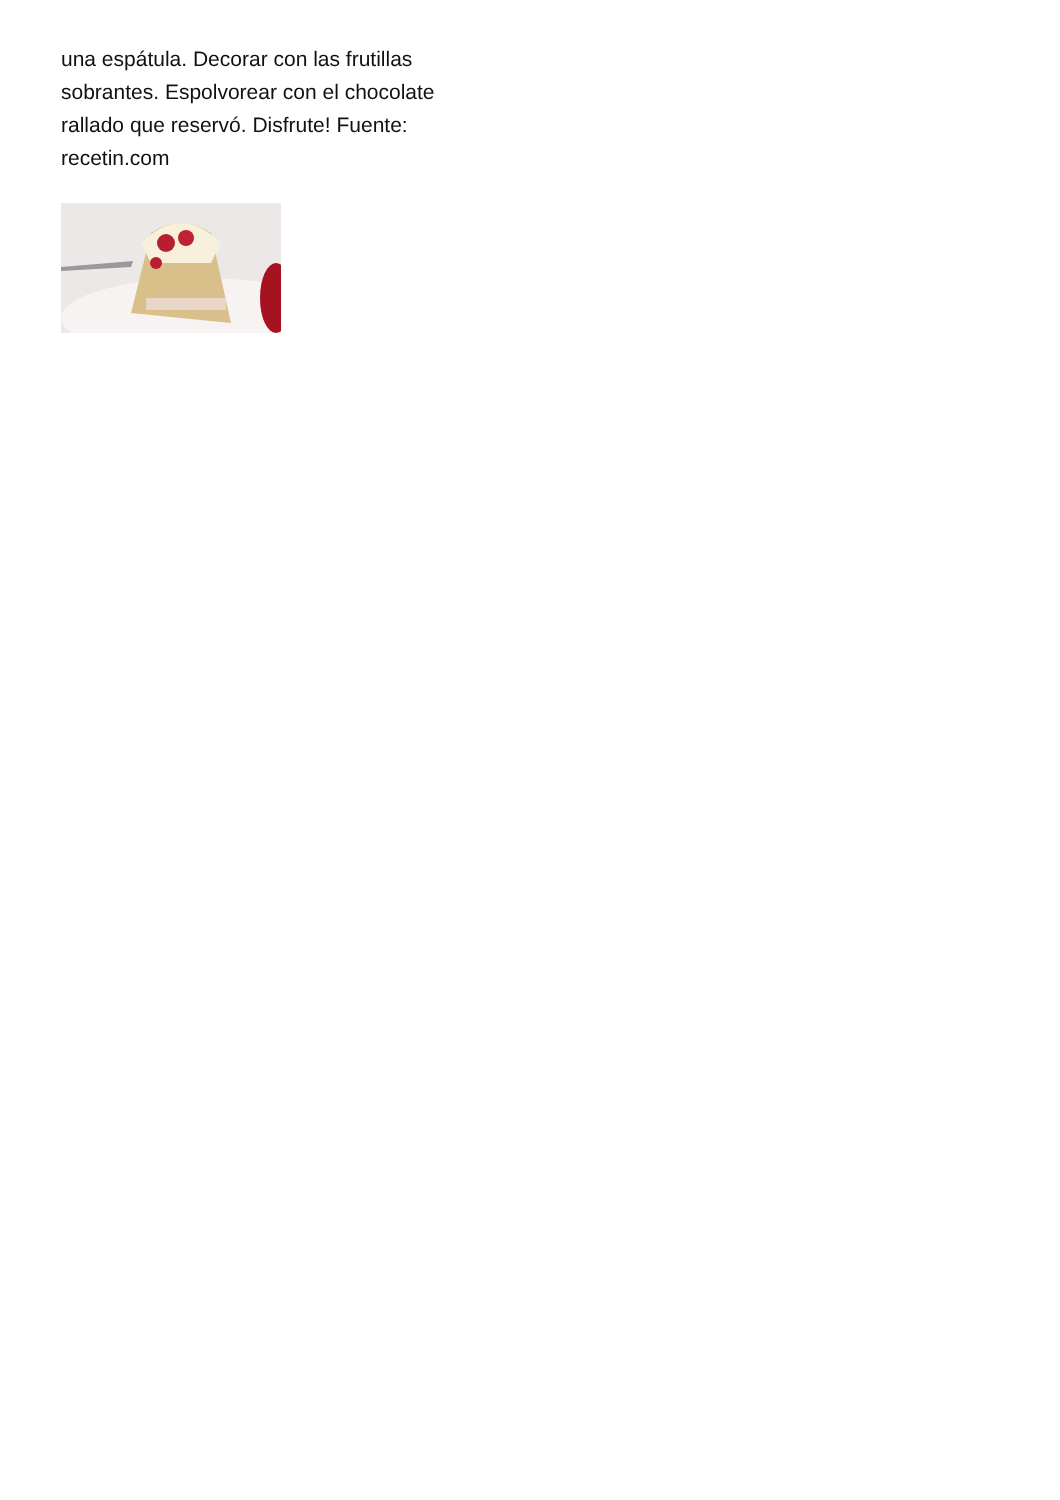una espátula. Decorar con las frutillas sobrantes. Espolvorear con el chocolate rallado que reservó. Disfrute! Fuente: recetin.com